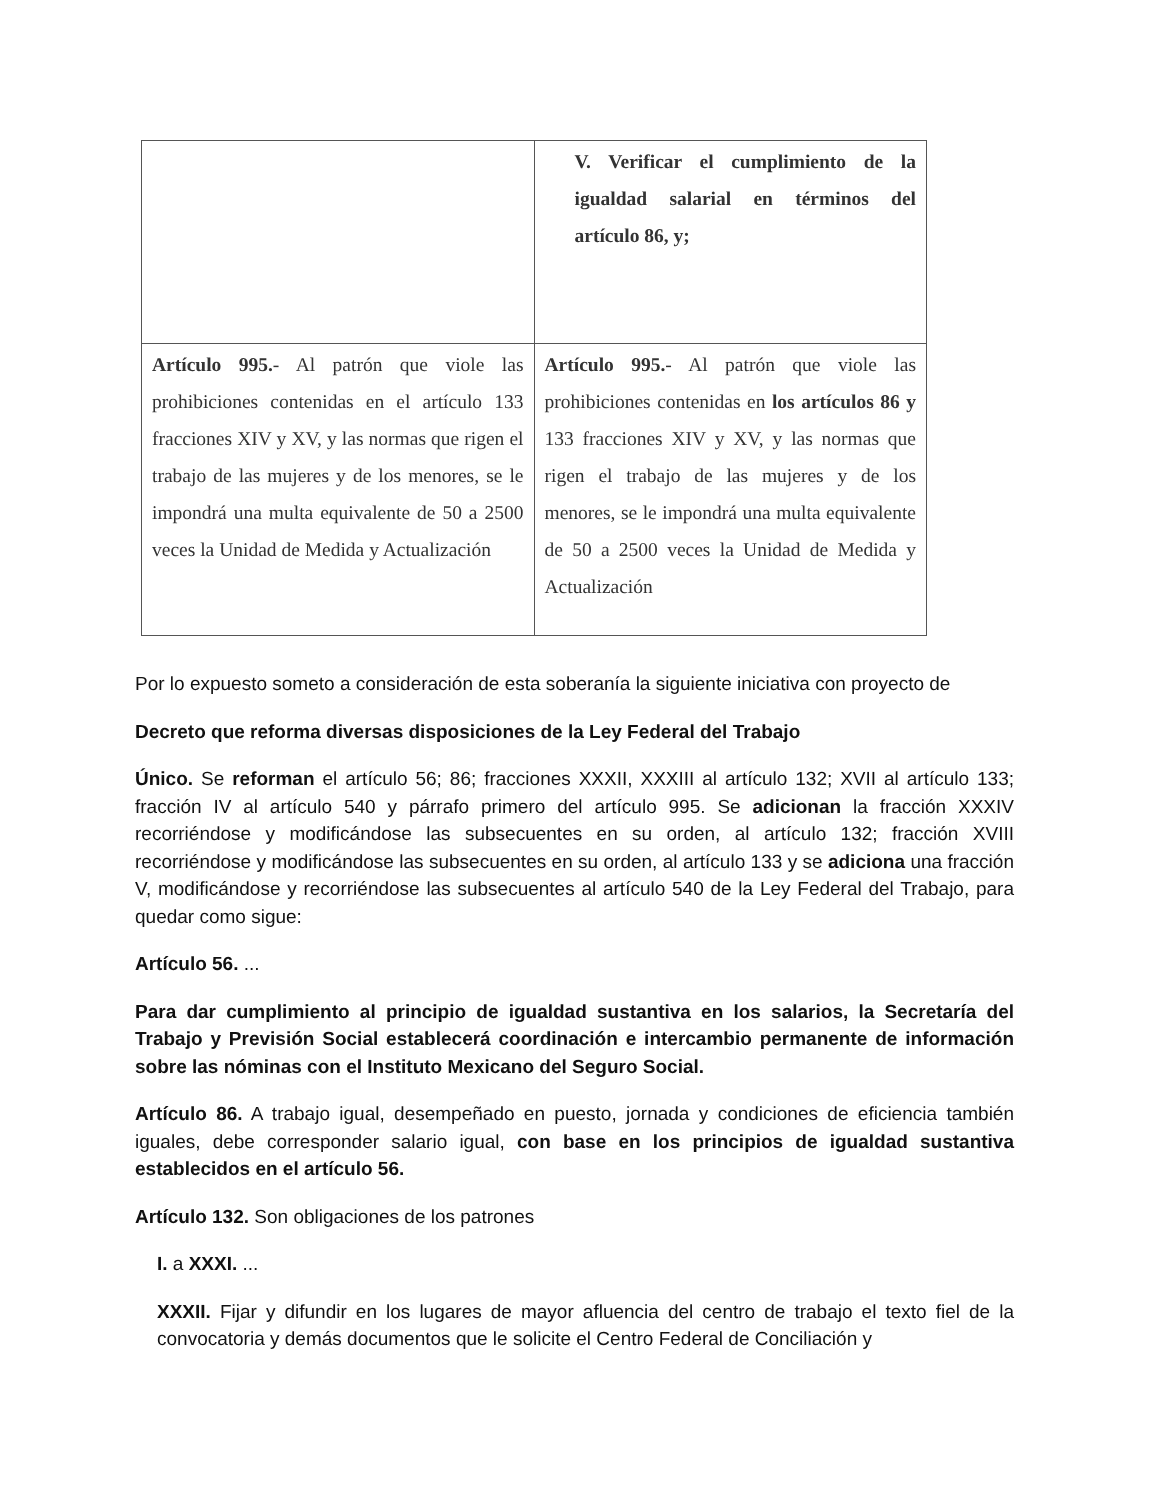| | V. Verificar el cumplimiento de la igualdad salarial en términos del artículo 86, y; |
| Artículo 995. - Al patrón que viole las prohibiciones contenidas en el artículo 133 fracciones XIV y XV, y las normas que rigen el trabajo de las mujeres y de los menores, se le impondrá una multa equivalente de 50 a 2500 veces la Unidad de Medida y Actualización | Artículo 995. - Al patrón que viole las prohibiciones contenidas en los artículos 86 y 133 fracciones XIV y XV, y las normas que rigen el trabajo de las mujeres y de los menores, se le impondrá una multa equivalente de 50 a 2500 veces la Unidad de Medida y Actualización |
Por lo expuesto someto a consideración de esta soberanía la siguiente iniciativa con proyecto de
Decreto que reforma diversas disposiciones de la Ley Federal del Trabajo
Único. Se reforman el artículo 56; 86; fracciones XXXII, XXXIII al artículo 132; XVII al artículo 133; fracción IV al artículo 540 y párrafo primero del artículo 995. Se adicionan la fracción XXXIV recorriéndose y modificándose las subsecuentes en su orden, al artículo 132; fracción XVIII recorriéndose y modificándose las subsecuentes en su orden, al artículo 133 y se adiciona una fracción V, modificándose y recorriéndose las subsecuentes al artículo 540 de la Ley Federal del Trabajo, para quedar como sigue:
Artículo 56. ...
Para dar cumplimiento al principio de igualdad sustantiva en los salarios, la Secretaría del Trabajo y Previsión Social establecerá coordinación e intercambio permanente de información sobre las nóminas con el Instituto Mexicano del Seguro Social.
Artículo 86. A trabajo igual, desempeñado en puesto, jornada y condiciones de eficiencia también iguales, debe corresponder salario igual, con base en los principios de igualdad sustantiva establecidos en el artículo 56.
Artículo 132. Son obligaciones de los patrones
I. a XXXI. ...
XXXII. Fijar y difundir en los lugares de mayor afluencia del centro de trabajo el texto fiel de la convocatoria y demás documentos que le solicite el Centro Federal de Conciliación y